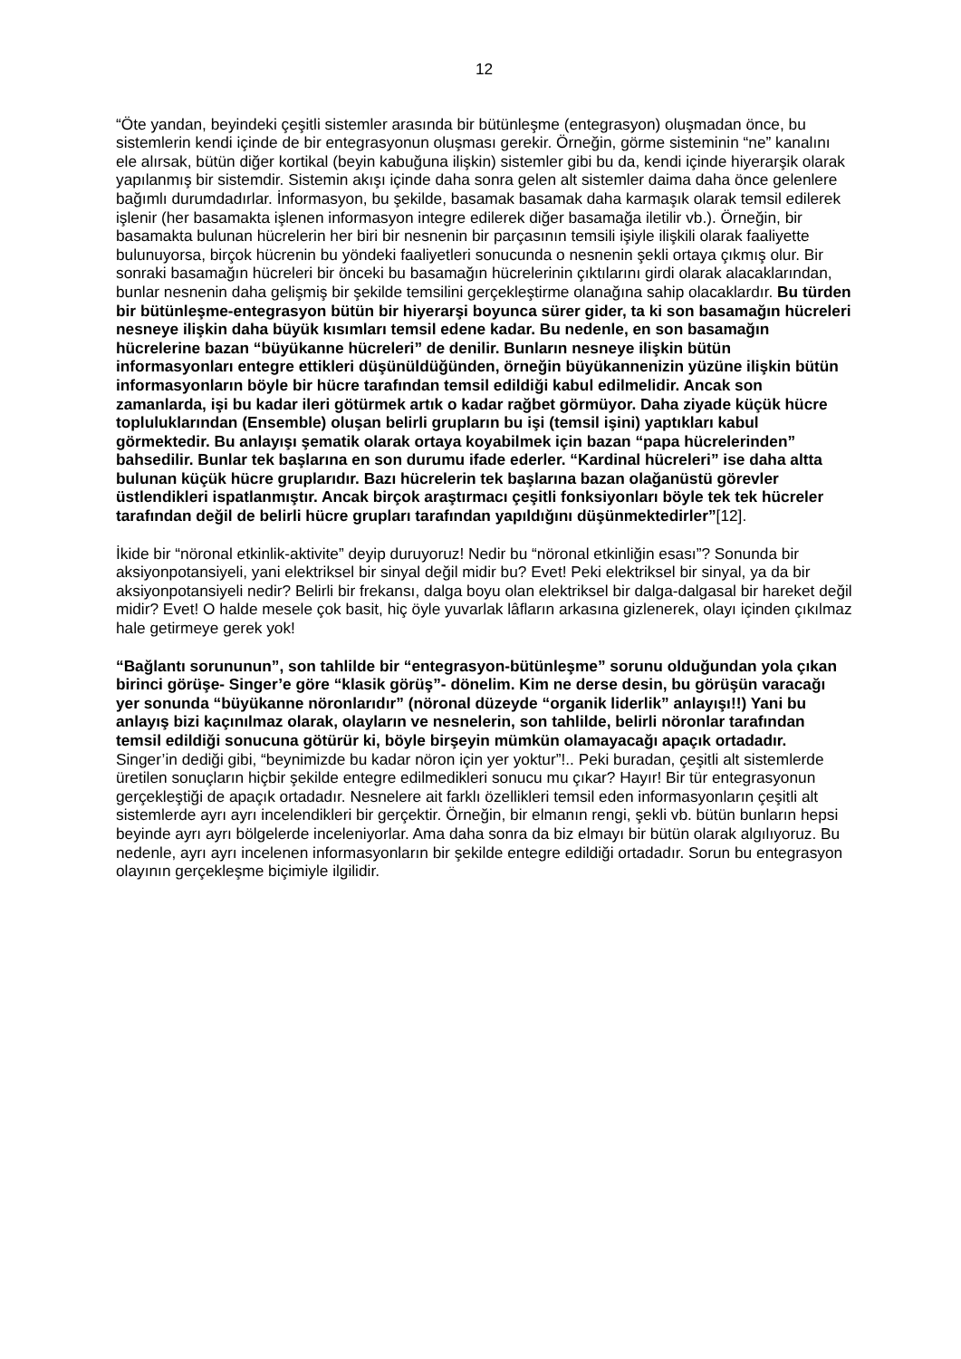12
“Öte yandan, beyindeki çeşitli sistemler arasında bir bütünleşme (entegrasyon) oluşmadan önce, bu sistemlerin kendi içinde de bir entegrasyonun oluşması gerekir. Örneğin, görme sisteminin “ne” kanalını ele alırsak, bütün diğer kortikal (beyin kabuğuna ilişkin) sistemler gibi bu da, kendi içinde hiyerarşik olarak yapılanmış bir sistemdir. Sistemin akışı içinde daha sonra gelen alt sistemler daima daha önce gelenlere bağımlı durumdadırlar. İnformasyon, bu şekilde, basamak basamak daha karmaşık olarak temsil edilerek işlenir (her basamakta işlenen informasyon integre edilerek diğer basamağa iletilir vb.). Örneğin, bir basamakta bulunan hücrelerin her biri bir nesnenin bir parçasının temsili işiyle ilişkili olarak faaliyette bulunuyorsa, birçok hücrenin bu yöndeki faaliyetleri sonucunda o nesnenin şekli ortaya çıkmış olur. Bir sonraki basamağın hücreleri bir önceki bu basamağın hücrelerinin çıktılarını girdi olarak alacaklarından, bunlar nesnenin daha gelişmiş bir şekilde temsilini gerçekleştirme olanağına sahip olacaklardır. Bu türden bir bütünleşme-entegrasyon bütün bir hiyerarşi boyunca sürer gider, ta ki son basamağın hücreleri nesneye ilişkin daha büyük kısımları temsil edene kadar. Bu nedenle, en son basamağın hücrelerine bazan “büyükanne hücreleri” de denilir. Bunların nesneye ilişkin bütün informasyonları entegre ettikleri düşünüldüğünden, örneğin büyükannenizin yüzüne ilişkin bütün informasyonların böyle bir hücre tarafından temsil edildiği kabul edilmelidir. Ancak son zamanlarda, işi bu kadar ileri götürmek artık o kadar rağbet görmüyor. Daha ziyade küçük hücre topluluklarından (Ensemble) oluşan belirli grupların bu işi (temsil işini) yaptıkları kabul görmektedir. Bu anlayışı şematik olarak ortaya koyabilmek için bazan “papa hücrelerinden” bahsedilir. Bunlar tek başlarına en son durumu ifade ederler. “Kardinal hücreleri” ise daha altta bulunan küçük hücre gruplarıdır. Bazı hücrelerin tek başlarına bazan olağanüstü görevler üstlendikleri ispatlanmıştır. Ancak birçok araştırmacı çeşitli fonksiyonları böyle tek tek hücreler tarafından değil de belirli hücre grupları tarafından yapıldığını düşünmektedirler”[12].
İkide bir “nöronal etkinlik-aktivite” deyip duruyoruz! Nedir bu “nöronal etkinliğin esası”? Sonunda bir aksiyonpotansiyeli, yani elektriksel bir sinyal değil midir bu? Evet! Peki elektriksel bir sinyal, ya da bir aksiyonpotansiyeli nedir? Belirli bir frekansı, dalga boyu olan elektriksel bir dalga-dalgasal bir hareket değil midir? Evet! O halde mesele çok basit, hiç öyle yuvarlak lâfların arkasına gizlenerek, olayı içinden çıkılmaz hale getirmeye gerek yok!
“Bağlantı sorununun”, son tahlilde bir “entegrasyon-bütünleşme” sorunu olduğundan yola çıkan birinci görüşe- Singer’e göre “klasik görüş”- dönelim. Kim ne derse desin, bu görüşün varacağı yer sonunda “büyükanne nöronlarıdır” (nöronal düzeyde “organik liderlik” anlayışı!!) Yani bu anlayış bizi kaçınılmaz olarak, olayların ve nesnelerin, son tahlilde, belirli nöronlar tarafından temsil edildiği sonucuna götürür ki, böyle birşeyin mümkün olamayacağı apaçık ortadadır. Singer’in dediği gibi, “beynimizde bu kadar nöron için yer yoktur”!.. Peki buradan, çeşitli alt sistemlerde üretilen sonuçların hiçbir şekilde entegre edilmedikleri sonucu mu çıkar? Hayır! Bir tür entegrasyonun gerçekleştiği de apaçık ortadadır. Nesnelere ait farklı özellikleri temsil eden informasyonların çeşitli alt sistemlerde ayrı ayrı incelendikleri bir gerçektir. Örneğin, bir elmanın rengi, şekli vb. bütün bunların hepsi beyinde ayrı ayrı bölgelerde inceleniyorlar. Ama daha sonra da biz elmayı bir bütün olarak algılıyoruz. Bu nedenle, ayrı ayrı incelenen informasyonların bir şekilde entegre edildiği ortadadır. Sorun bu entegrasyon olayının gerçekleşme biçimiyle ilgilidir.